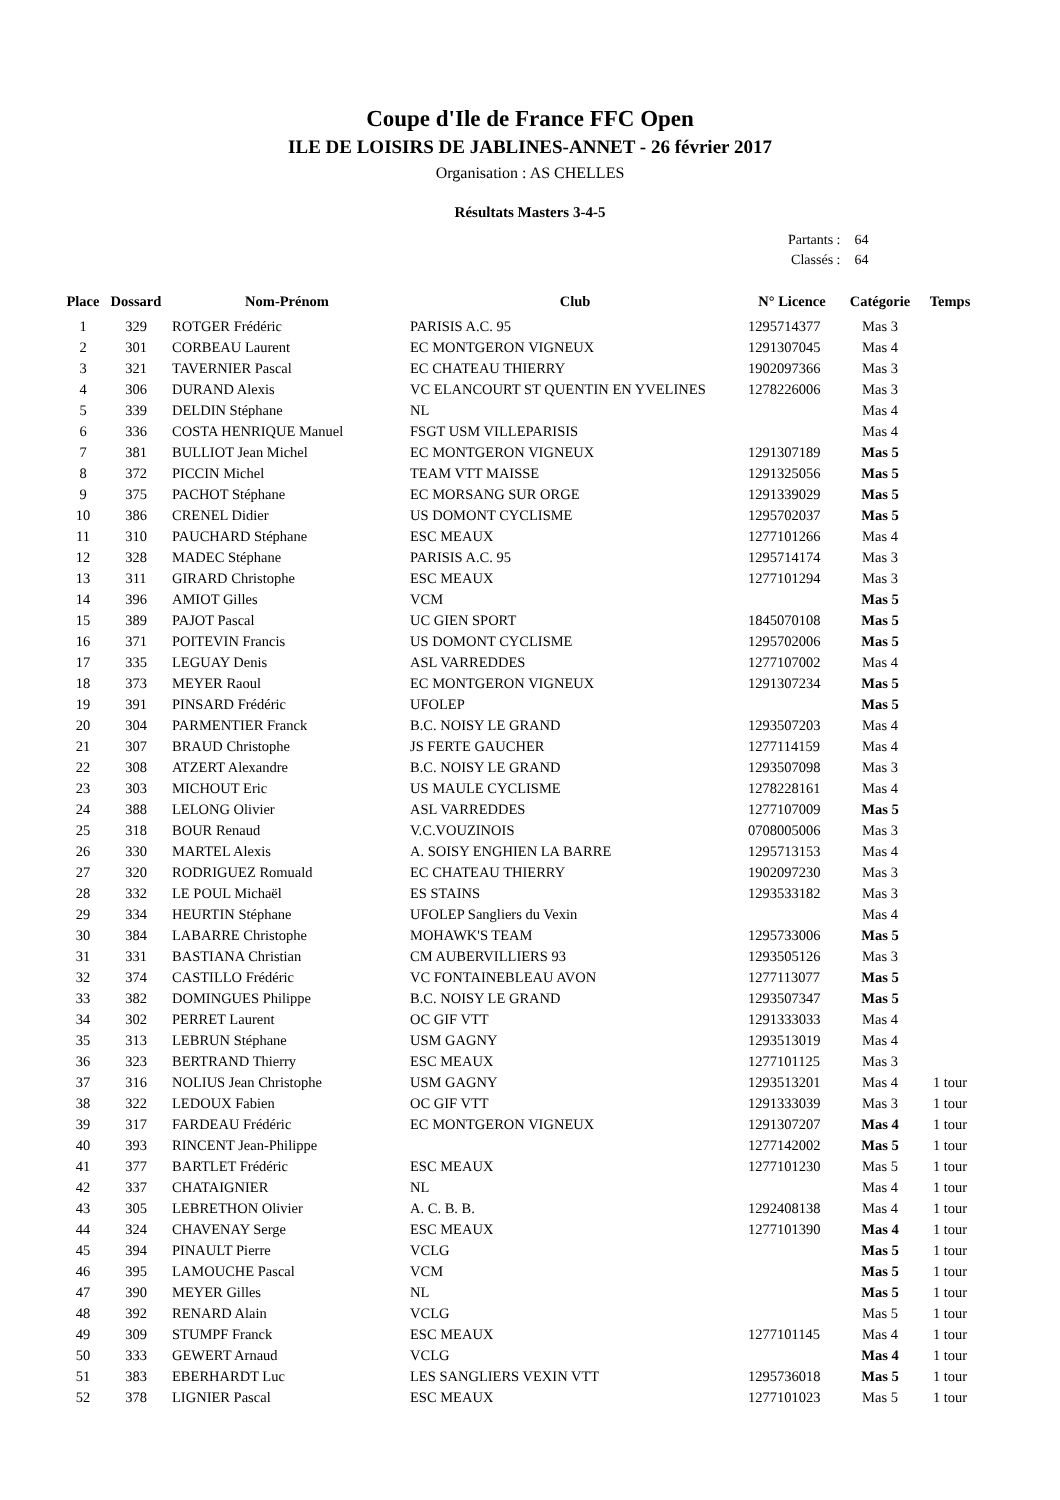Coupe d'Ile de France FFC Open
ILE DE LOISIRS DE JABLINES-ANNET - 26 février 2017
Organisation : AS CHELLES
Résultats Masters 3-4-5
| Partants : | 64 |
| Classés : | 64 |
| Place | Dossard | Nom-Prénom | Club | N° Licence | Catégorie | Temps |
| --- | --- | --- | --- | --- | --- | --- |
| 1 | 329 | ROTGER Frédéric | PARISIS A.C. 95 | 1295714377 | Mas 3 | |
| 2 | 301 | CORBEAU Laurent | EC MONTGERON VIGNEUX | 1291307045 | Mas 4 | |
| 3 | 321 | TAVERNIER Pascal | EC CHATEAU THIERRY | 1902097366 | Mas 3 | |
| 4 | 306 | DURAND Alexis | VC ELANCOURT ST QUENTIN EN YVELINES | 1278226006 | Mas 3 | |
| 5 | 339 | DELDIN Stéphane | NL | | Mas 4 | |
| 6 | 336 | COSTA HENRIQUE Manuel | FSGT USM VILLEPARISIS | | Mas 4 | |
| 7 | 381 | BULLIOT Jean Michel | EC MONTGERON VIGNEUX | 1291307189 | Mas 5 | |
| 8 | 372 | PICCIN Michel | TEAM VTT MAISSE | 1291325056 | Mas 5 | |
| 9 | 375 | PACHOT Stéphane | EC MORSANG SUR ORGE | 1291339029 | Mas 5 | |
| 10 | 386 | CRENEL Didier | US DOMONT CYCLISME | 1295702037 | Mas 5 | |
| 11 | 310 | PAUCHARD Stéphane | ESC MEAUX | 1277101266 | Mas 4 | |
| 12 | 328 | MADEC Stéphane | PARISIS A.C. 95 | 1295714174 | Mas 3 | |
| 13 | 311 | GIRARD Christophe | ESC MEAUX | 1277101294 | Mas 3 | |
| 14 | 396 | AMIOT Gilles | VCM | | Mas 5 | |
| 15 | 389 | PAJOT Pascal | UC GIEN SPORT | 1845070108 | Mas 5 | |
| 16 | 371 | POITEVIN Francis | US DOMONT CYCLISME | 1295702006 | Mas 5 | |
| 17 | 335 | LEGUAY Denis | ASL VARREDDES | 1277107002 | Mas 4 | |
| 18 | 373 | MEYER Raoul | EC MONTGERON VIGNEUX | 1291307234 | Mas 5 | |
| 19 | 391 | PINSARD Frédéric | UFOLEP | | Mas 5 | |
| 20 | 304 | PARMENTIER Franck | B.C. NOISY LE GRAND | 1293507203 | Mas 4 | |
| 21 | 307 | BRAUD Christophe | JS FERTE GAUCHER | 1277114159 | Mas 4 | |
| 22 | 308 | ATZERT Alexandre | B.C. NOISY LE GRAND | 1293507098 | Mas 3 | |
| 23 | 303 | MICHOUT Eric | US MAULE CYCLISME | 1278228161 | Mas 4 | |
| 24 | 388 | LELONG Olivier | ASL VARREDDES | 1277107009 | Mas 5 | |
| 25 | 318 | BOUR Renaud | V.C.VOUZINOIS | 0708005006 | Mas 3 | |
| 26 | 330 | MARTEL Alexis | A. SOISY ENGHIEN LA BARRE | 1295713153 | Mas 4 | |
| 27 | 320 | RODRIGUEZ Romuald | EC CHATEAU THIERRY | 1902097230 | Mas 3 | |
| 28 | 332 | LE POUL Michaël | ES STAINS | 1293533182 | Mas 3 | |
| 29 | 334 | HEURTIN Stéphane | UFOLEP Sangliers du Vexin | | Mas 4 | |
| 30 | 384 | LABARRE Christophe | MOHAWK'S TEAM | 1295733006 | Mas 5 | |
| 31 | 331 | BASTIANA Christian | CM AUBERVILLIERS 93 | 1293505126 | Mas 3 | |
| 32 | 374 | CASTILLO Frédéric | VC FONTAINEBLEAU AVON | 1277113077 | Mas 5 | |
| 33 | 382 | DOMINGUES Philippe | B.C. NOISY LE GRAND | 1293507347 | Mas 5 | |
| 34 | 302 | PERRET Laurent | OC GIF VTT | 1291333033 | Mas 4 | |
| 35 | 313 | LEBRUN Stéphane | USM GAGNY | 1293513019 | Mas 4 | |
| 36 | 323 | BERTRAND Thierry | ESC MEAUX | 1277101125 | Mas 3 | |
| 37 | 316 | NOLIUS Jean Christophe | USM GAGNY | 1293513201 | Mas 4 | 1 tour |
| 38 | 322 | LEDOUX Fabien | OC GIF VTT | 1291333039 | Mas 3 | 1 tour |
| 39 | 317 | FARDEAU Frédéric | EC MONTGERON VIGNEUX | 1291307207 | Mas 4 | 1 tour |
| 40 | 393 | RINCENT Jean-Philippe | | 1277142002 | Mas 5 | 1 tour |
| 41 | 377 | BARTLET Frédéric | ESC MEAUX | 1277101230 | Mas 5 | 1 tour |
| 42 | 337 | CHATAIGNIER | NL | | Mas 4 | 1 tour |
| 43 | 305 | LEBRETHON Olivier | A. C. B. B. | 1292408138 | Mas 4 | 1 tour |
| 44 | 324 | CHAVENAY Serge | ESC MEAUX | 1277101390 | Mas 4 | 1 tour |
| 45 | 394 | PINAULT Pierre | VCLG | | Mas 5 | 1 tour |
| 46 | 395 | LAMOUCHE Pascal | VCM | | Mas 5 | 1 tour |
| 47 | 390 | MEYER Gilles | NL | | Mas 5 | 1 tour |
| 48 | 392 | RENARD Alain | VCLG | | Mas 5 | 1 tour |
| 49 | 309 | STUMPF Franck | ESC MEAUX | 1277101145 | Mas 4 | 1 tour |
| 50 | 333 | GEWERT Arnaud | VCLG | | Mas 4 | 1 tour |
| 51 | 383 | EBERHARDT Luc | LES SANGLIERS VEXIN VTT | 1295736018 | Mas 5 | 1 tour |
| 52 | 378 | LIGNIER Pascal | ESC MEAUX | 1277101023 | Mas 5 | 1 tour |